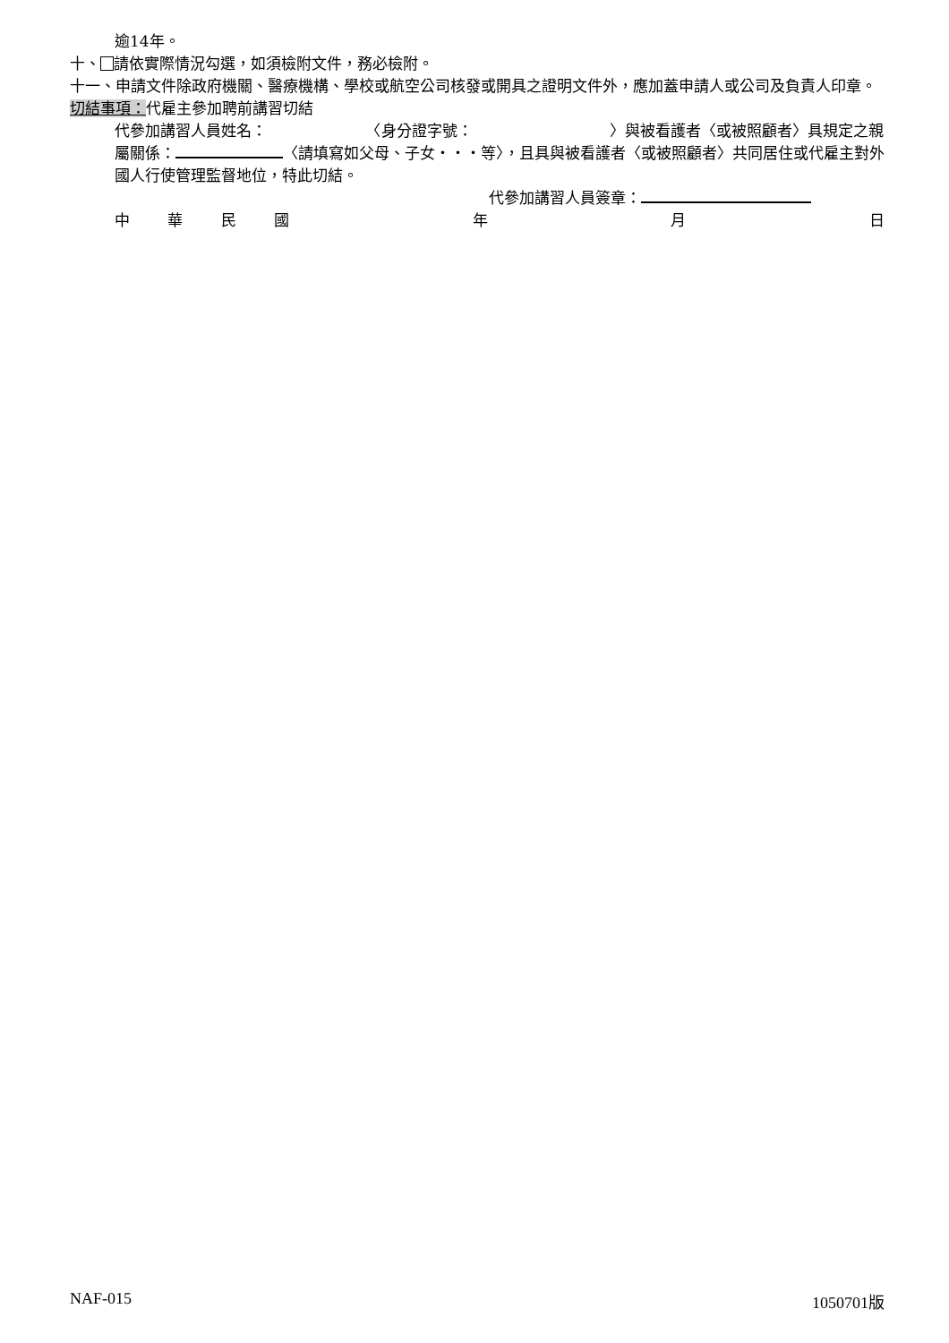逾14年。
十、 請依實際情況勾選，如須檢附文件，務必檢附。
十一、申請文件除政府機關、醫療機構、學校或航空公司核發或開具之證明文件外，應加蓋申請人或公司及負責人印章。
切結事項：代雇主參加聘前講習切結
代參加講習人員姓名：　　　　　　　〈身分證字號：　　　　　　　　　〉與被看護者〈或被照顧者〉具規定之親屬關係： 〈請填寫如父母、子女・・・等〉，且具與被看護者〈或被照顧者〉共同居住或代雇主對外國人行使管理監督地位，特此切結。
代參加講習人員簽章：
中華民國 年 月 日
NAF-015 1050701版